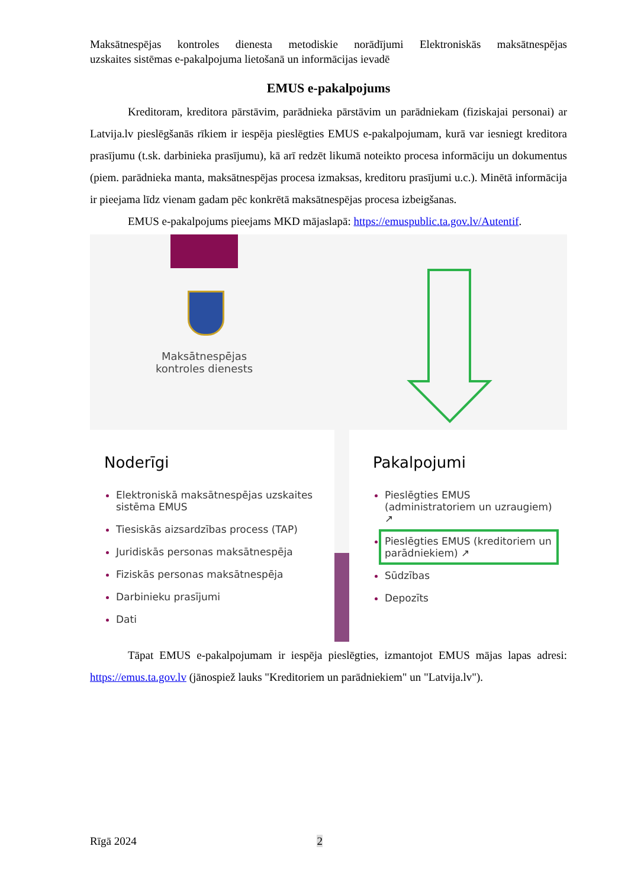Maksātnespējas kontroles dienesta metodiskie norādījumi Elektroniskās maksātnespējas
uzskaites sistēmas e-pakalpojuma lietošanā un informācijas ievadē
EMUS e-pakalpojums
Kreditoram, kreditora pārstāvim, parādnieka pārstāvim un parādniekam (fiziskajai personai) ar Latvija.lv pieslēgšanās rīkiem ir iespēja pieslēgties EMUS e-pakalpojumam, kurā var iesniegt kreditora prasījumu (t.sk. darbinieka prasījumu), kā arī redzēt likumā noteikto procesa informāciju un dokumentus (piem. parādnieka manta, maksātnespējas procesa izmaksas, kreditoru prasījumi u.c.). Minētā informācija ir pieejama līdz vienam gadam pēc konkrētā maksātnespējas procesa izbeigšanas.
EMUS e-pakalpojums pieejams MKD mājaslapā: https://emuspublic.ta.gov.lv/Autentif.
Maksātnespējas kontroles dienests
Noderīgi
Elektroniskā maksātnespējas uzskaites sistēma EMUS
Tiesiskās aizsardzības process (TAP)
Juridiskās personas maksātnespēja
Fiziskās personas maksātnespēja
Darbinieku prasījumi
Dati
Pakalpojumi
Pieslēgties EMUS (administratoriem un uzraugiem) ↗
Pieslēgties EMUS (kreditoriem un parādniekiem) ↗
Sūdzības
Depozīts
Tāpat EMUS e-pakalpojumam ir iespēja pieslēgties, izmantojot EMUS mājas lapas adresi: https://emus.ta.gov.lv (jānospiež lauks "Kreditoriem un parādniekiem" un "Latvija.lv").
Rīgā 2024 2